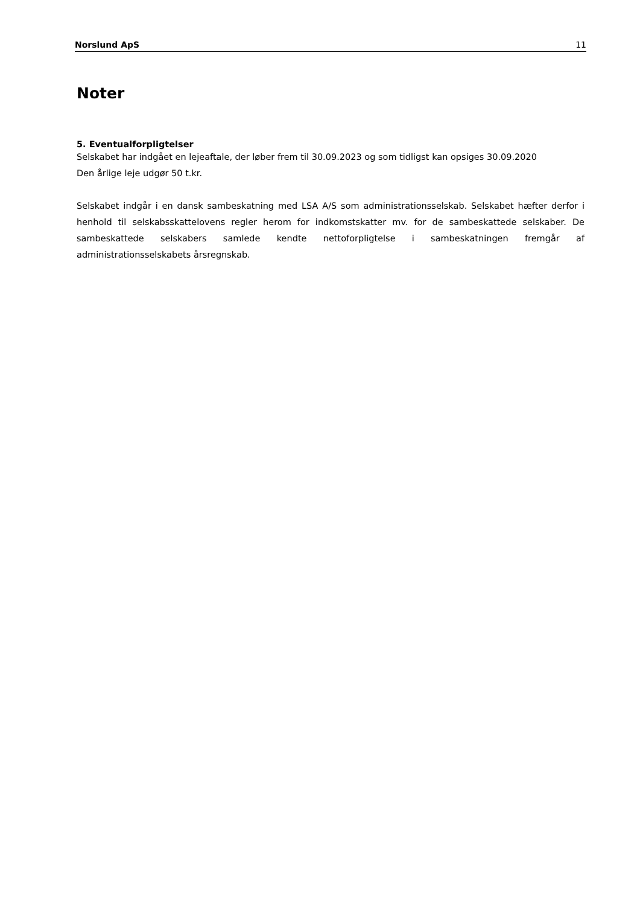Norslund ApS 11
Noter
5. Eventualforpligtelser
Selskabet har indgået en lejeaftale, der løber frem til 30.09.2023 og som tidligst kan opsiges 30.09.2020
Den årlige leje udgør 50 t.kr.
Selskabet indgår i en dansk sambeskatning med LSA A/S som administrationsselskab. Selskabet hæfter derfor i henhold til selskabsskattelovens regler herom for indkomstskatter mv. for de sambeskattede selskaber. De sambeskattede selskabers samlede kendte nettoforpligtelse i sambeskatningen fremgår af administrationsselskabets årsregnskab.